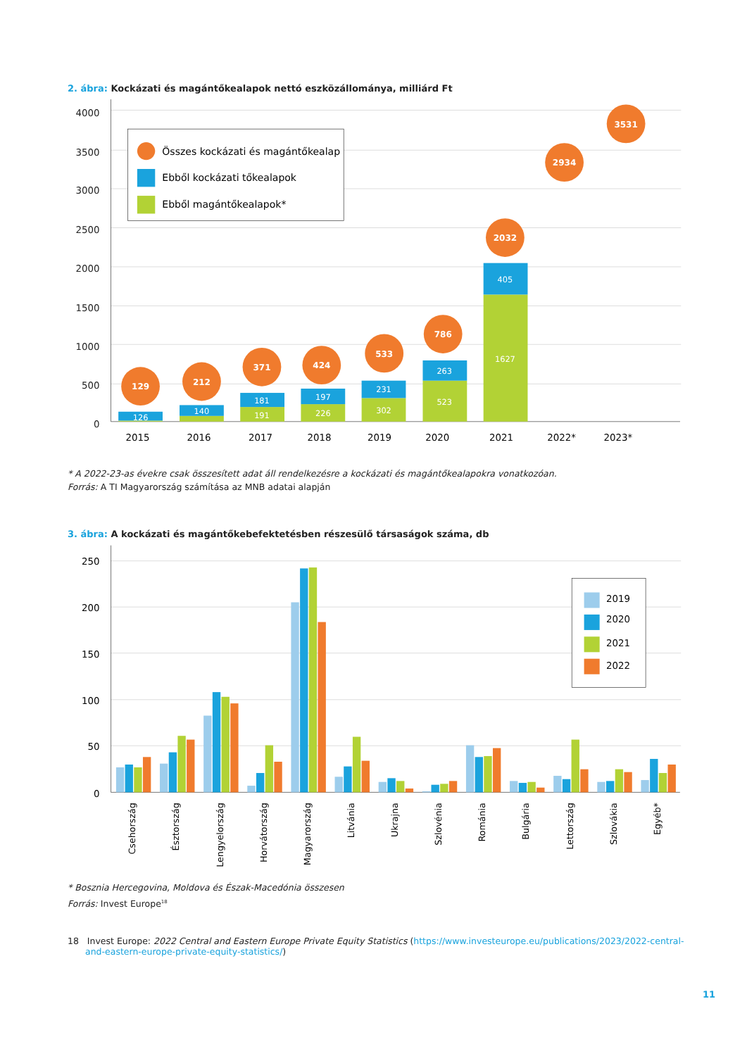2. ábra: Kockázati és magántőkealapok nettó eszközállománya, milliárd Ft
4000
3500
3000
2500
2000
1500
1000
500
0
Összes kockázati és magántőkealap
Ebből kockázati tőkealapok
Ebből magántőkealapok*
126
140
181
191
197
226
231
302
263
523
405
1627
129
212
371
424
533
786
2032
2934
3531
2015
2016
2017
2018
2019
2020
2021
2022*
2023*
* A 2022-23-as évekre csak összesített adat áll rendelkezésre a kockázati és magántőkealapokra vonatkozóan.
Forrás: A TI Magyarország számítása az MNB adatai alapján
3. ábra: A kockázati és magántőkebefektetésben részesülő társaságok száma, db
250
200
150
100
50
0
2019
2020
2021
2022
Csehország
Észtország
Lengyelország
Horvátország
Magyarország
Litvánia
Ukrajna
Szlovénia
Románia
Bulgária
Lettország
Szlovákia
Egyéb*
* Bosznia Hercegovina, Moldova és Észak-Macedónia összesen
Forrás: Invest Europe<sup>18</sup>
18 Invest Europe: 2022 Central and Eastern Europe Private Equity Statistics (https://www.investeurope.eu/publications/2023/2022-central-and-eastern-europe-private-equity-statistics/)
11